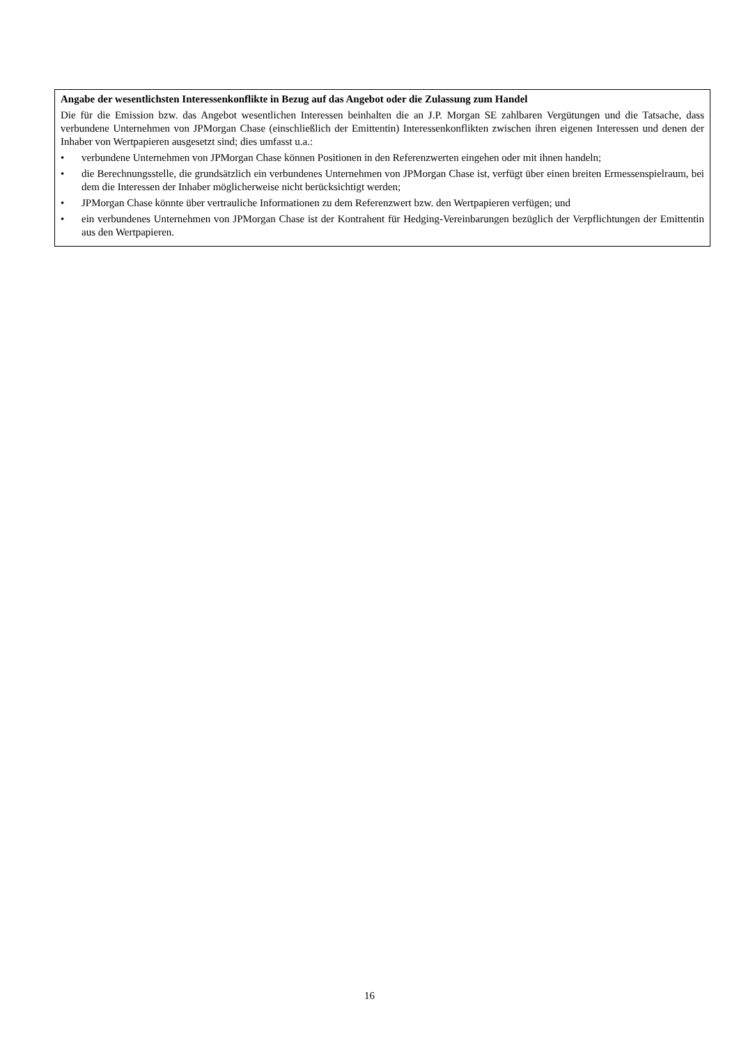Angabe der wesentlichsten Interessenkonflikte in Bezug auf das Angebot oder die Zulassung zum Handel
Die für die Emission bzw. das Angebot wesentlichen Interessen beinhalten die an J.P. Morgan SE zahlbaren Vergütungen und die Tatsache, dass verbundene Unternehmen von JPMorgan Chase (einschließlich der Emittentin) Interessenkonflikten zwischen ihren eigenen Interessen und denen der Inhaber von Wertpapieren ausgesetzt sind; dies umfasst u.a.:
• verbundene Unternehmen von JPMorgan Chase können Positionen in den Referenzwerten eingehen oder mit ihnen handeln;
• die Berechnungsstelle, die grundsätzlich ein verbundenes Unternehmen von JPMorgan Chase ist, verfügt über einen breiten Ermessenspielraum, bei dem die Interessen der Inhaber möglicherweise nicht berücksichtigt werden;
• JPMorgan Chase könnte über vertrauliche Informationen zu dem Referenzwert bzw. den Wertpapieren verfügen; und
• ein verbundenes Unternehmen von JPMorgan Chase ist der Kontrahent für Hedging-Vereinbarungen bezüglich der Verpflichtungen der Emittentin aus den Wertpapieren.
16